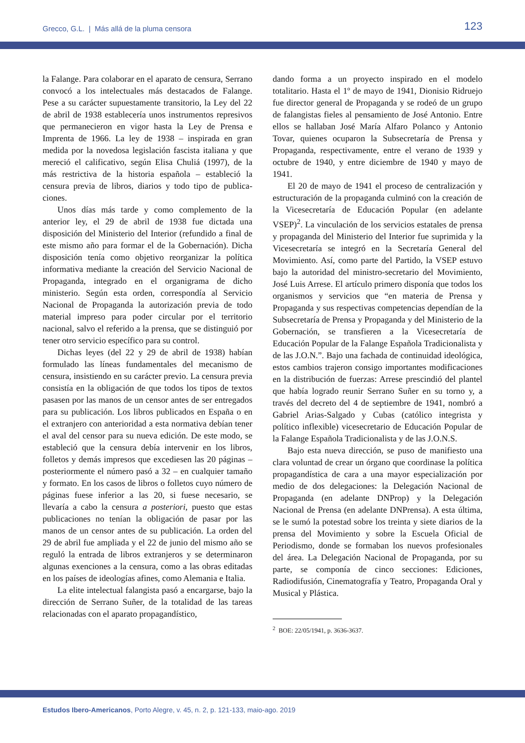Grecco, G.L. | Más allá de la pluma censora
123
la Falange. Para colaborar en el aparato de censura, Serrano convocó a los intelectuales más destaca­dos de Falange. Pese a su carácter supuestamente transitorio, la Ley del 22 de abril de 1938 establecería unos instrumentos represivos que permanecieron en vigor hasta la Ley de Prensa e Imprenta de 1966. La ley de 1938 – inspirada en gran medida por la novedosa legislación fascista italiana y que mereció el calificativo, según Elisa Chuliá (1997), de la más restrictiva de la historia española – estableció la censura previa de libros, diarios y todo tipo de publica­ciones.
Unos días más tarde y como complemento de la anterior ley, el 29 de abril de 1938 fue dictada una disposición del Ministerio del Interior (refundido a final de este mismo año para formar el de la Gobernación). Dicha disposición tenía como objetivo reorganizar la política informativa mediante la creación del Servicio Nacional de Propaganda, integrado en el organigrama de dicho ministerio. Según esta orden, correspondía al Servicio Nacional de Propaganda la autorización previa de todo material impreso para poder circular por el territorio nacional, salvo el referido a la prensa, que se distinguió por tener otro servicio específico para su control.
Dichas leyes (del 22 y 29 de abril de 1938) habían formulado las líneas fundamentales del mecanismo de censura, insistiendo en su carácter previo. La censura previa consistía en la obligación de que todos los tipos de textos pasasen por las manos de un censor antes de ser entregados para su publicación. Los libros publicados en España o en el extranjero con anterioridad a esta normativa debían tener el aval del censor para su nueva edición. De este modo, se estableció que la censura debía intervenir en los libros, folletos y demás impresos que excediesen las 20 páginas – posteriormente el número pasó a 32 – en cualquier tamaño y formato. En los casos de libros o folletos cuyo número de páginas fuese inferior a las 20, si fuese necesario, se llevaría a cabo la censura a posteriori, puesto que estas publicaciones no tenían la obligación de pasar por las manos de un censor antes de su publicación. La orden del 29 de abril fue ampliada y el 22 de junio del mismo año se reguló la entrada de libros extranjeros y se determinaron algunas exenciones a la censura, como a las obras editadas en los países de ideologías afines, como Alemania e Italia.
La elite intelectual falangista pasó a encargarse, bajo la dirección de Serrano Suñer, de la totalidad de las tareas relacionadas con el aparato propagandístico,
dando forma a un proyecto inspirado en el modelo totalitario. Hasta el 1º de mayo de 1941, Dionisio Ridruejo fue director general de Propaganda y se rodeó de un grupo de falangistas fieles al pensamiento de José Antonio. Entre ellos se hallaban José María Alfaro Polanco y Antonio Tovar, quienes ocuparon la Subsecretaría de Prensa y Propaganda, respectivamente, entre el verano de 1939 y octubre de 1940, y entre diciembre de 1940 y mayo de 1941.
El 20 de mayo de 1941 el proceso de centralización y estructuración de la propaganda culminó con la creación de la Vicesecretaría de Educación Popular (en adelante VSEP)<sup>2</sup>. La vinculación de los servicios estatales de prensa y propaganda del Ministerio del Interior fue suprimida y la Vicesecretaría se integró en la Secretaría General del Movimiento. Así, como parte del Partido, la VSEP estuvo bajo la autoridad del ministro-secretario del Movimiento, José Luis Arrese. El artículo primero disponía que todos los organismos y servicios que “en materia de Prensa y Propaganda y sus respectivas competencias dependían de la Subsecretaría de Prensa y Propaganda y del Minis­terio de la Gobernación, se transfieren a la Vice­secretaría de Educación Popular de la Falange Española Tradicionalista y de las J.O.N.”. Bajo una fachada de continuidad ideológica, estos cambios trajeron consigo importantes modificaciones en la distribución de fuerzas: Arrese prescindió del plantel que había logrado reunir Serrano Suñer en su torno y, a través del decreto del 4 de septiembre de 1941, nombró a Gabriel Arias-Salgado y Cubas (católico integrista y político inflexible) vicesecretario de Educación Popular de la Falange Española Tradicionalista y de las J.O.N.S.
Bajo esta nueva dirección, se puso de manifiesto una clara voluntad de crear un órgano que coordinase la política propagandística de cara a una mayor especialización por medio de dos delegaciones: la Delegación Nacional de Propaganda (en adelante DNProp) y la Delegación Nacional de Prensa (en adelante DNPrensa). A esta última, se le sumó la potestad sobre los treinta y siete diarios de la prensa del Movimiento y sobre la Escuela Oficial de Periodismo, donde se formaban los nuevos profesionales del área. La Delegación Nacional de Propaganda, por su parte, se componía de cinco secciones: Ediciones, Radiodifusión, Cinematografía y Teatro, Propaganda Oral y Musical y Plástica.
<sup>2</sup> BOE: 22/05/1941, p. 3636-3637.
Estudos Ibero-Americanos, Porto Alegre, v. 45, n. 2, p. 121-133, maio-ago. 2019